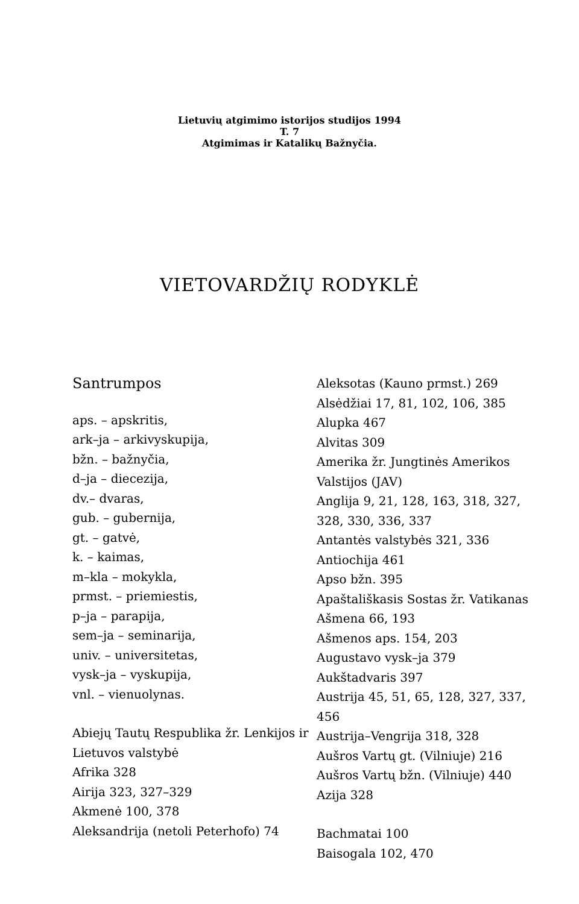Lietuvių atgimimo istorijos studijos 1994
T. 7
Atgimimas ir Katalikų Bažnyčia.
VIETOVARDŽIŲ RODYKLĖ
Santrumpos
aps. – apskritis,
ark–ja – arkivyskupija,
bžn. – bažnyčia,
d–ja – diecezija,
dv.– dvaras,
gub. – gubernija,
gt. – gatvė,
k. – kaimas,
m–kla – mokykla,
prmst. – priemiestis,
p–ja – parapija,
sem–ja – seminarija,
univ. – universitetas,
vysk–ja – vyskupija,
vnl. – vienuolynas.
Abiejų Tautų Respublika žr. Lenkijos ir Lietuvos valstybė
Afrika 328
Airija 323, 327–329
Akmenė 100, 378
Aleksandrija (netoli Peterhofo) 74
Aleksotas (Kauno prmst.) 269
Alsėdžiai 17, 81, 102, 106, 385
Alupka 467
Alvitas 309
Amerika žr. Jungtinės Amerikos Valstijos (JAV)
Anglija 9, 21, 128, 163, 318, 327, 328, 330, 336, 337
Antantės valstybės 321, 336
Antiochija 461
Apso bžn. 395
Apaštališkasis Sostas žr. Vatikanas
Ašmena 66, 193
Ašmenos aps. 154, 203
Augustavo vysk–ja 379
Aukštadvaris 397
Austrija 45, 51, 65, 128, 327, 337, 456
Austrija–Vengrija 318, 328
Aušros Vartų gt. (Vilniuje) 216
Aušros Vartų bžn. (Vilniuje) 440
Azija 328
Bachmatai 100
Baisogala 102, 470